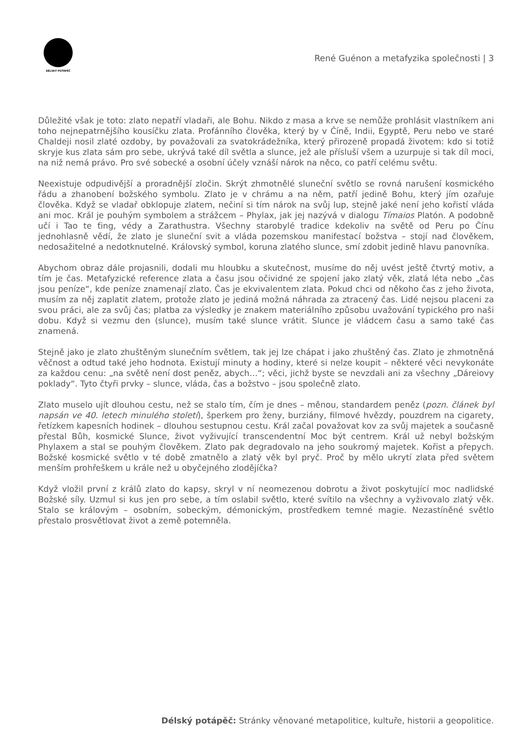DÉLSKÝ POTÁPĚČ
René Guénon a metafyzika společnosti | 3
Důležité však je toto: zlato nepatří vladaři, ale Bohu. Nikdo z masa a krve se nemůže prohlásit vlastníkem ani toho nejnepatrnějšího kousíčku zlata. Profánního člověka, který by v Číně, Indii, Egyptě, Peru nebo ve staré Chaldeji nosil zlaté ozdoby, by považovali za svatokrádežníka, který přirozeně propadá životem: kdo si totiž skryje kus zlata sám pro sebe, ukrývá také díl světla a slunce, jež ale přísluší všem a uzurpuje si tak díl moci, na niž nemá právo. Pro své sobecké a osobní účely vznáší nárok na něco, co patří celému světu.
Neexistuje odpudivější a proradnější zločin. Skrýt zhmotnělé sluneční světlo se rovná narušení kosmického řádu a zhanobení božského symbolu. Zlato je v chrámu a na něm, patří jedině Bohu, který jím ozařuje člověka. Když se vladař obklopuje zlatem, nečiní si tím nárok na svůj lup, stejně jaké není jeho kořistí vláda ani moc. Král je pouhým symbolem a strážcem – Phylax, jak jej nazývá v dialogu Tímaios Platón. A podobně učí i Tao te ťing, védy a Zarathustra. Všechny starobylé tradice kdekoliv na světě od Peru po Čínu jednohlasně vědí, že zlato je sluneční svit a vláda pozemskou manifestací božstva – stojí nad člověkem, nedosažitelné a nedotknutelné. Královský symbol, koruna zlatého slunce, smí zdobit jedině hlavu panovníka.
Abychom obraz dále projasnili, dodali mu hloubku a skutečnost, musíme do něj uvést ještě čtvrtý motiv, a tím je čas. Metafyzické reference zlata a času jsou očividné ze spojení jako zlatý věk, zlatá léta nebo „čas jsou peníze“, kde peníze znamenají zlato. Čas je ekvivalentem zlata. Pokud chci od někoho čas z jeho života, musím za něj zaplatit zlatem, protože zlato je jediná možná náhrada za ztracený čas. Lidé nejsou placeni za svou práci, ale za svůj čas; platba za výsledky je znakem materiálního způsobu uvažování typického pro naši dobu. Když si vezmu den (slunce), musím také slunce vrátit. Slunce je vládcem času a samo také čas znamená.
Stejně jako je zlato zhuštěným slunečním světlem, tak jej lze chápat i jako zhuštěný čas. Zlato je zhmotněná věčnost a odtud také jeho hodnota. Existují minuty a hodiny, které si nelze koupit – některé věci nevykonáte za každou cenu: „na světě není dost peněz, abych…“; věci, jichž byste se nevzdali ani za všechny „Dáreiovy poklady“. Tyto čtyři prvky – slunce, vláda, čas a božstvo – jsou společně zlato.
Zlato muselo ujít dlouhou cestu, než se stalo tím, čím je dnes – měnou, standardem peněz (pozn. článek byl napsán ve 40. letech minulého století), šperkem pro ženy, burziány, filmové hvězdy, pouzdrem na cigarety, řetízkem kapesních hodinek – dlouhou sestupnou cestu. Král začal považovat kov za svůj majetek a současně přestal Bůh, kosmické Slunce, život vyživující transcendentní Moc být centrem. Král už nebyl božským Phylaxem a stal se pouhým člověkem. Zlato pak degradovalo na jeho soukromý majetek. Kořist a přepych. Božské kosmické světlo v té době zmatnělo a zlatý věk byl pryč. Proč by mělo ukrytí zlata před světem menším prohřeškem u krále než u obyčejného zlodějíčka?
Když vložil první z králů zlato do kapsy, skryl v ní neomezenou dobrotu a život poskytující moc nadlidské Božské síly. Uzmul si kus jen pro sebe, a tím oslabil světlo, které svítilo na všechny a vyživovalo zlatý věk. Stalo se královým – osobním, sobeckým, démonickým, prostředkem temné magie. Nezastíněné světlo přestalo prosvětlovat život a země potemněla.
Délský potápěč: Stránky věnované metapolitice, kultuře, historii a geopolitice.